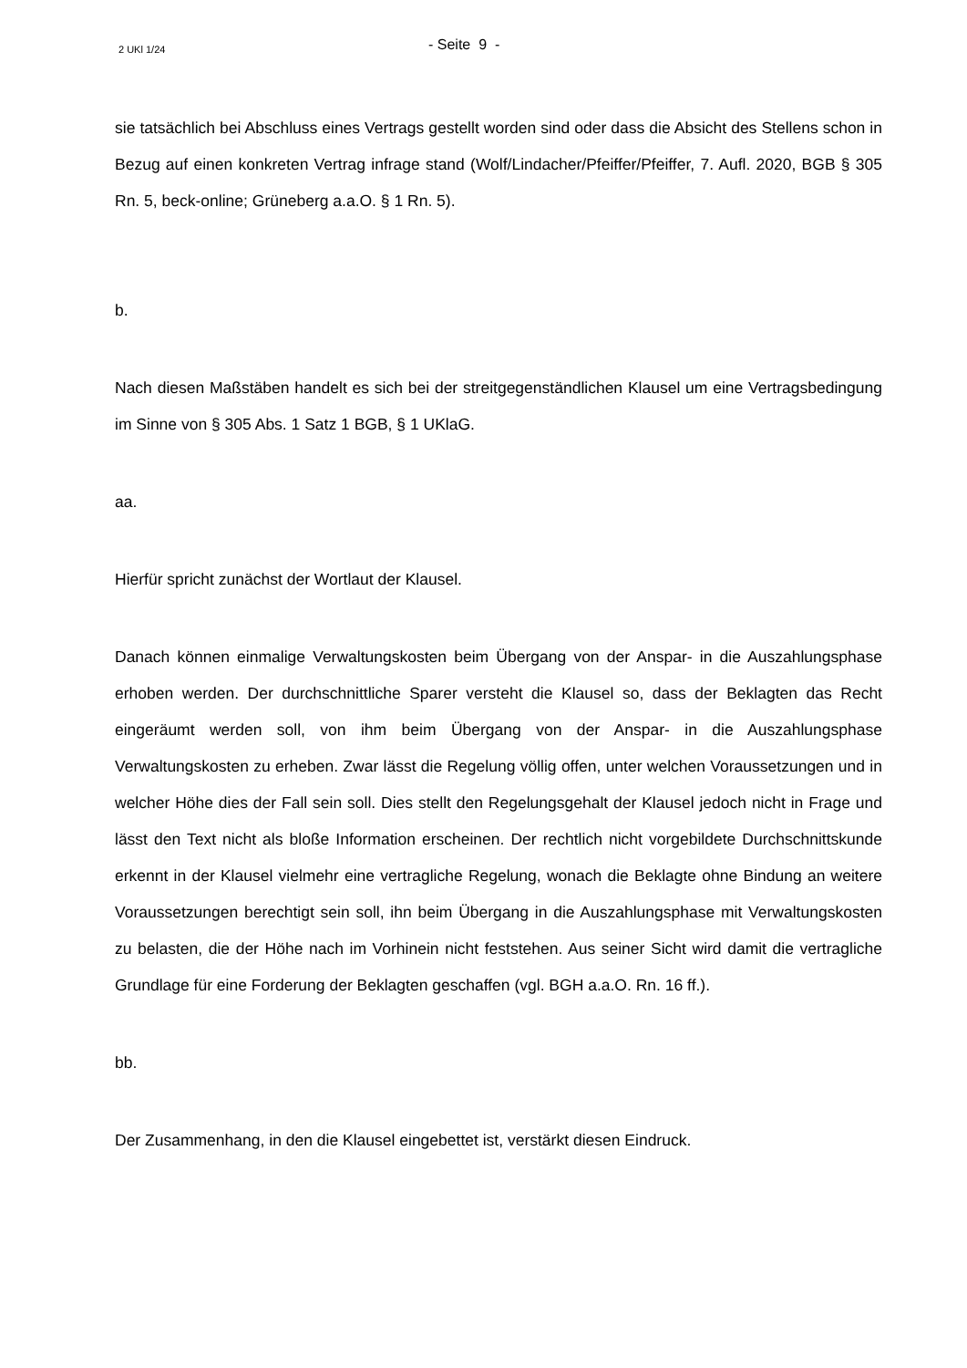2 UKl 1/24
- Seite 9 -
sie tatsächlich bei Abschluss eines Vertrags gestellt worden sind oder dass die Absicht des Stellens schon in Bezug auf einen konkreten Vertrag infrage stand (Wolf/Lindacher/Pfeiffer/Pfeiffer, 7. Aufl. 2020, BGB § 305 Rn. 5, beck-online; Grüneberg a.a.O. § 1 Rn. 5).
b.
Nach diesen Maßstäben handelt es sich bei der streitgegenständlichen Klausel um eine Vertragsbedingung im Sinne von § 305 Abs. 1 Satz 1 BGB, § 1 UKlaG.
aa.
Hierfür spricht zunächst der Wortlaut der Klausel.
Danach können einmalige Verwaltungskosten beim Übergang von der Anspar- in die Auszahlungsphase erhoben werden. Der durchschnittliche Sparer versteht die Klausel so, dass der Beklagten das Recht eingeräumt werden soll, von ihm beim Übergang von der Anspar- in die Auszahlungsphase Verwaltungskosten zu erheben. Zwar lässt die Regelung völlig offen, unter welchen Voraussetzungen und in welcher Höhe dies der Fall sein soll. Dies stellt den Regelungsgehalt der Klausel jedoch nicht in Frage und lässt den Text nicht als bloße Information erscheinen. Der rechtlich nicht vorgebildete Durchschnittskunde erkennt in der Klausel vielmehr eine vertragliche Regelung, wonach die Beklagte ohne Bindung an weitere Voraussetzungen berechtigt sein soll, ihn beim Übergang in die Auszahlungsphase mit Verwaltungskosten zu belasten, die der Höhe nach im Vorhinein nicht feststehen. Aus seiner Sicht wird damit die vertragliche Grundlage für eine Forderung der Beklagten geschaffen (vgl. BGH a.a.O. Rn. 16 ff.).
bb.
Der Zusammenhang, in den die Klausel eingebettet ist, verstärkt diesen Eindruck.